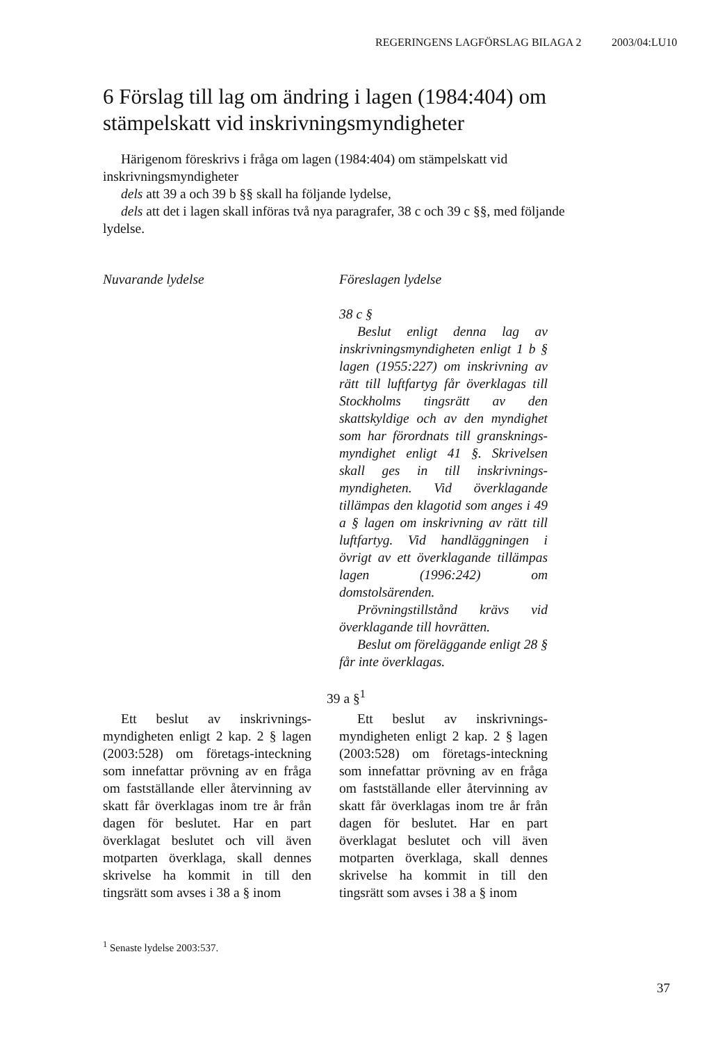REGERINGENS LAGFÖRSLAG BILAGA 2 2003/04:LU10
6 Förslag till lag om ändring i lagen (1984:404) om stämpelskatt vid inskrivningsmyndigheter
Härigenom föreskrivs i fråga om lagen (1984:404) om stämpelskatt vid inskrivningsmyndigheter
dels att 39 a och 39 b §§ skall ha följande lydelse,
dels att det i lagen skall införas två nya paragrafer, 38 c och 39 c §§, med följande lydelse.
Nuvarande lydelse Föreslagen lydelse
38 c §
Beslut enligt denna lag av inskrivningsmyndigheten enligt 1 b § lagen (1955:227) om inskrivning av rätt till luftfartyg får överklagas till Stockholms tingsrätt av den skattskyldige och av den myndighet som har förordnats till gransknings-myndighet enligt 41 §. Skrivelsen skall ges in till inskrivnings-myndigheten. Vid överklagande tillämpas den klagotid som anges i 49 a § lagen om inskrivning av rätt till luftfartyg. Vid handläggningen i övrigt av ett överklagande tillämpas lagen (1996:242) om domstolsärenden.
Prövningstillstånd krävs vid överklagande till hovrätten.
Beslut om föreläggande enligt 28 § får inte överklagas.
39 a §<sup>1</sup>
Ett beslut av inskrivnings-myndigheten enligt 2 kap. 2 § lagen (2003:528) om företags-inteckning som innefattar prövning av en fråga om fastställande eller återvinning av skatt får överklagas inom tre år från dagen för beslutet. Har en part överklagat beslutet och vill även motparten överklaga, skall dennes skrivelse ha kommit in till den tingsrätt som avses i 38 a § inom
Ett beslut av inskrivnings-myndigheten enligt 2 kap. 2 § lagen (2003:528) om företags-inteckning som innefattar prövning av en fråga om fastställande eller återvinning av skatt får överklagas inom tre år från dagen för beslutet. Har en part överklagat beslutet och vill även motparten överklaga, skall dennes skrivelse ha kommit in till den tingsrätt som avses i 38 a § inom
<sup>1</sup> Senaste lydelse 2003:537.
37